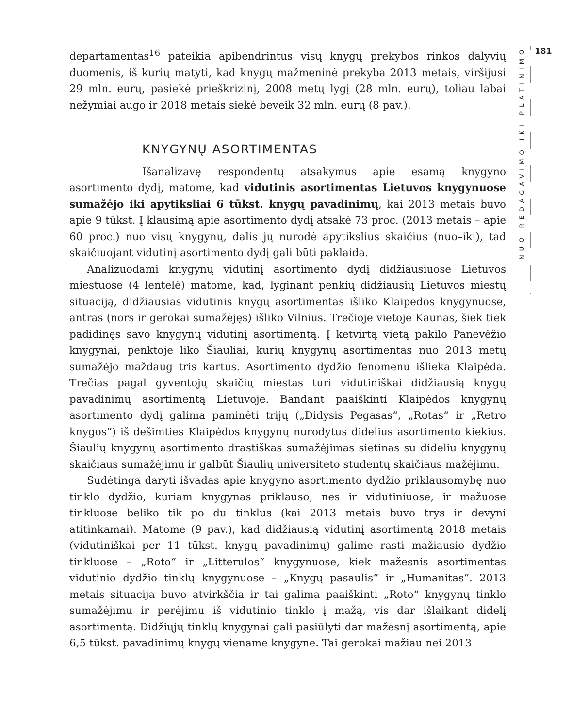departamentas<sup>16</sup> pateikia apibendrintus visų knygų prekybos rinkos dalyvių duomenis, iš kurių matyti, kad knygų mažmeninė prekyba 2013 metais, viršijusi 29 mln. eurų, pasiekė prieškrizinį, 2008 metų lygį (28 mln. eurų), toliau labai nežymiai augo ir 2018 metais siekė beveik 32 mln. eurų (8 pav.).
KNYGYNŲ ASORTIMENTAS
Išanalizavę respondentų atsakymus apie esamą knygyno asortimento dydį, matome, kad vidutinis asortimentas Lietuvos knygynuose sumažėjo iki apytiksliai 6 tūkst. knygų pavadinimų, kai 2013 metais buvo apie 9 tūkst. Į klausimą apie asortimento dydį atsakė 73 proc. (2013 metais – apie 60 proc.) nuo visų knygynų, dalis jų nurodė apytikslius skaičius (nuo–iki), tad skaičiuojant vidutinį asortimento dydį gali būti paklaida.
Analizuodami knygynų vidutinį asortimento dydį didžiausiuose Lietuvos miestuose (4 lentelė) matome, kad, lyginant penkių didžiausių Lietuvos miestų situaciją, didžiausias vidutinis knygų asortimentas išliko Klaipėdos knygynuose, antras (nors ir gerokai sumažėjęs) išliko Vilnius. Trečioje vietoje Kaunas, šiek tiek padidinęs savo knygynų vidutinį asortimentą. Į ketvirtą vietą pakilo Panevėžio knygynai, penktoje liko Šiauliai, kurių knygynų asortimentas nuo 2013 metų sumažėjo maždaug tris kartus. Asortimento dydžio fenomenu išlieka Klaipėda. Trečias pagal gyventojų skaičių miestas turi vidutiniškai didžiausią knygų pavadinimų asortimentą Lietuvoje. Bandant paaiškinti Klaipėdos knygynų asortimento dydį galima paminėti trijų („Didysis Pegasas“, „Rotas“ ir „Retro knygos“) iš dešimties Klaipėdos knygynų nurodytus didelius asortimento kiekius. Šiaulių knygynų asortimento drastiškas sumažėjimas sietinas su dideliu knygynų skaičiaus sumažėjimu ir galbūt Šiaulių universiteto studentų skaičiaus mažėjimu.
Sudėtinga daryti išvadas apie knygyno asortimento dydžio priklausomybę nuo tinklo dydžio, kuriam knygynas priklauso, nes ir vidutiniuose, ir mažuose tinkluose beliko tik po du tinklus (kai 2013 metais buvo trys ir devyni atitinkamai). Matome (9 pav.), kad didžiausią vidutinį asortimentą 2018 metais (vidutiniškai per 11 tūkst. knygų pavadinimų) galime rasti mažiausio dydžio tinkluose – „Roto“ ir „Litterulos“ knygynuose, kiek mažesnis asortimentas vidutinio dydžio tinklų knygynuose – „Knygų pasaulis“ ir „Humanitas“. 2013 metais situacija buvo atvirkščia ir tai galima paaiškinti „Roto“ knygynų tinklo sumažėjimu ir perėjimu iš vidutinio tinklo į mažą, vis dar išlaikant didelį asortimentą. Didžiųjų tinklų knygynai gali pasiūlyti dar mažesnį asortimentą, apie 6,5 tūkst. pavadinimų knygų viename knygyne. Tai gerokai mažiau nei 2013
NUO REDAGAVIMO IKI PLATINIMO
181